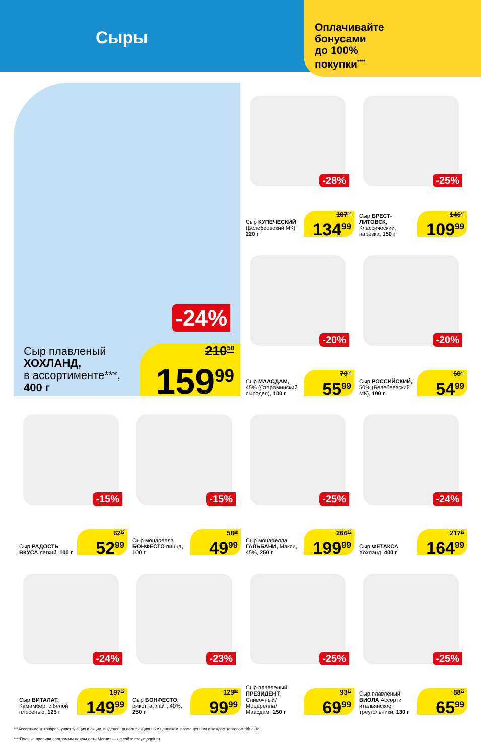Сыры
Оплачивайте
бонусами
до 100%
покупки<sup>****</sup>
-24%
Сыр плавленый
ХОХЛАНД,
в ассортименте***,
400 г
210<sup>50</sup>
159<sup>99</sup>
-28%
Сыр КУПЕЧЕСКИЙ (Белебеевский МК), 220 г
187<sup>50</sup>
134<sup>99</sup>
-25%
Сыр БРЕСТ-ЛИТОВСК, Классический, нарезка, 150 г
146<sup>70</sup>
109<sup>99</sup>
-20%
Сыр МААСДАМ, 45% (Староминский сыродел), 100 г
70<sup>00</sup>
55<sup>99</sup>
-20%
Сыр РОССИЙСКИЙ, 50% (Белебеевский МК), 100 г
68<sup>70</sup>
54<sup>99</sup>
-15%
Сыр РАДОСТЬ ВКУСА легкий, 100 г
62<sup>30</sup>
52<sup>99</sup>
-15%
Сыр моцарелла БОНФЕСТО пицца, 100 г
58<sup>80</sup>
49<sup>99</sup>
-25%
Сыр моцарелла ГАЛЬБАНИ, Макси, 45%, 250 г
266<sup>70</sup>
199<sup>99</sup>
-24%
Сыр ФЕТАКСА Хохланд, 400 г
217<sup>10</sup>
164<sup>99</sup>
-24%
Сыр ВИТАЛАТ, Камамбер, с белой плесенью, 125 г
197<sup>40</sup>
149<sup>99</sup>
-23%
Сыр БОНФЕСТО, рикотта, лайт, 40%, 250 г
129<sup>90</sup>
99<sup>99</sup>
-25%
Сыр плавленый ПРЕЗИДЕНТ, Сливочный/ Моцарелла/ Маасдам, 150 г
93<sup>30</sup>
69<sup>99</sup>
-25%
Сыр плавленый ВИОЛА Ассорти итальянское, треугольники, 130 г
88<sup>00</sup>
65<sup>99</sup>
***Ассортимент товаров, участвующих в акции, выделен на полке акционным ценником, размещенном в каждом торговом объекте.
****Полные правила программы лояльности Магнит — на сайте moy.magnit.ru.